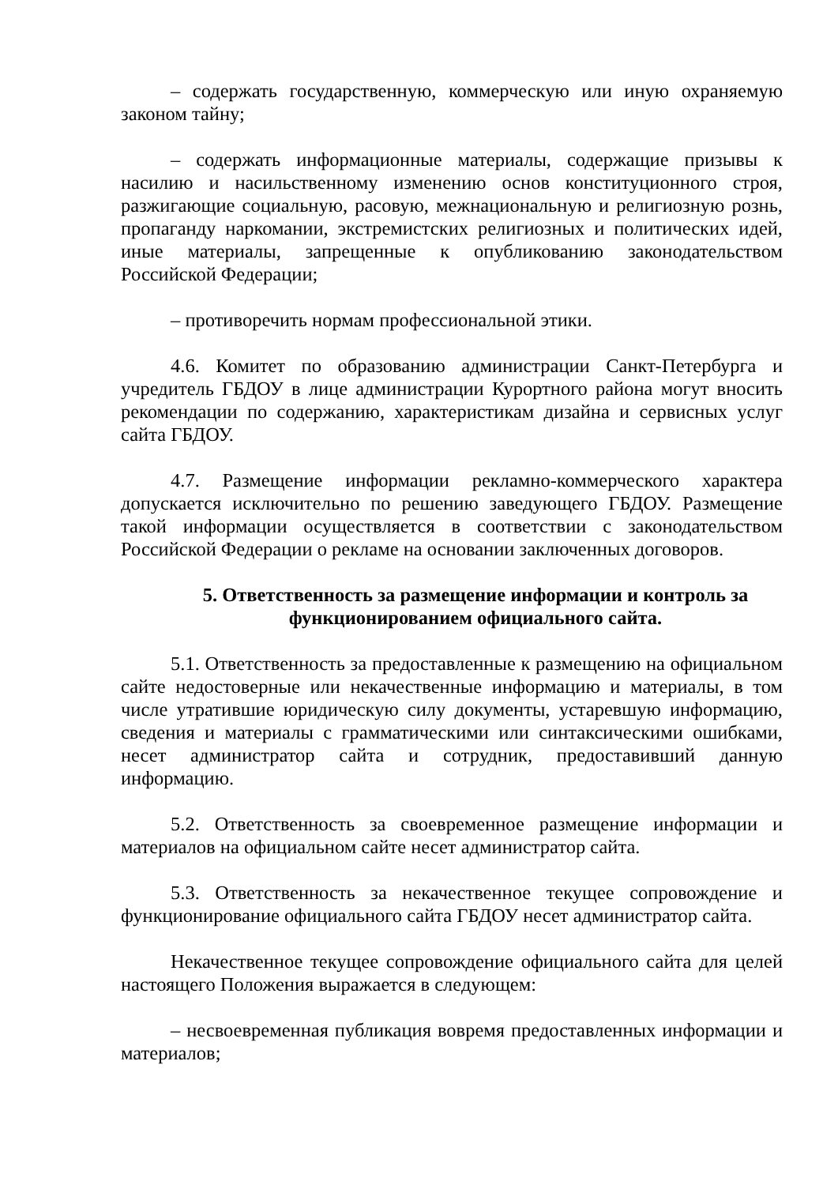– содержать государственную, коммерческую или иную охраняемую законом тайну;
– содержать информационные материалы, содержащие призывы к насилию и насильственному изменению основ конституционного строя, разжигающие социальную, расовую, межнациональную и религиозную рознь, пропаганду наркомании, экстремистских религиозных и политических идей, иные материалы, запрещенные к опубликованию законодательством Российской Федерации;
– противоречить нормам профессиональной этики.
4.6. Комитет по образованию администрации Санкт-Петербурга и учредитель ГБДОУ в лице администрации Курортного района могут вносить рекомендации по содержанию, характеристикам дизайна и сервисных услуг сайта ГБДОУ.
4.7. Размещение информации рекламно-коммерческого характера допускается исключительно по решению заведующего ГБДОУ. Размещение такой информации осуществляется в соответствии с законодательством Российской Федерации о рекламе на основании заключенных договоров.
5. Ответственность за размещение информации и контроль за функционированием официального сайта.
5.1. Ответственность за предоставленные к размещению на официальном сайте недостоверные или некачественные информацию и материалы, в том числе утратившие юридическую силу документы, устаревшую информацию, сведения и материалы с грамматическими или синтаксическими ошибками, несет администратор сайта и сотрудник, предоставивший данную информацию.
5.2. Ответственность за своевременное размещение информации и материалов на официальном сайте несет администратор сайта.
5.3. Ответственность за некачественное текущее сопровождение и функционирование официального сайта ГБДОУ несет администратор сайта.
Некачественное текущее сопровождение официального сайта для целей настоящего Положения выражается в следующем:
– несвоевременная публикация вовремя предоставленных информации и материалов;